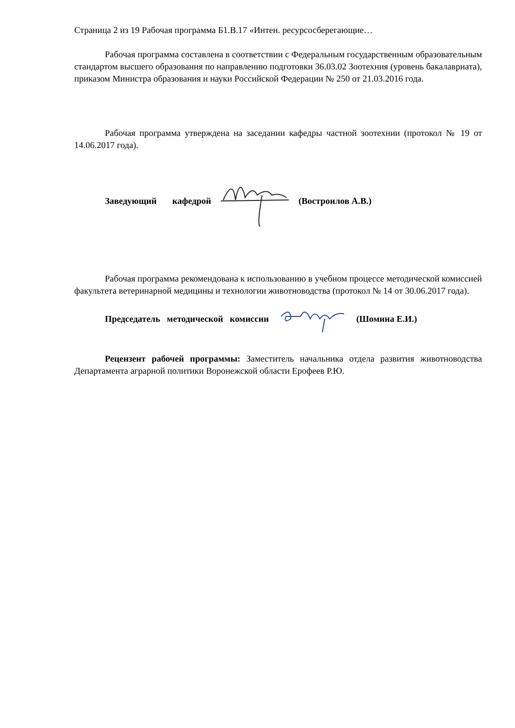Страница 2 из 19 Рабочая программа Б1.В.17 «Интен. ресурсосберегающие…
Рабочая программа составлена в соответствии с Федеральным государственным образовательным стандартом высшего образования по направлению подготовки 36.03.02 Зоотехния (уровень бакалавриата), приказом Министра образования и науки Российской Федерации № 250 от 21.03.2016 года.
Рабочая программа утверждена на заседании кафедры частной зоотехнии (протокол № 19 от 14.06.2017 года).
Заведующий кафедрой (Востроилов А.В.)
Рабочая программа рекомендована к использованию в учебном процессе методической комиссией факультета ветеринарной медицины и технологии животноводства (протокол № 14 от 30.06.2017 года).
Председатель методической комиссии (Шомина Е.И.)
Рецензент рабочей программы: Заместитель начальника отдела развития животноводства Департамента аграрной политики Воронежской области Ерофеев Р.Ю.